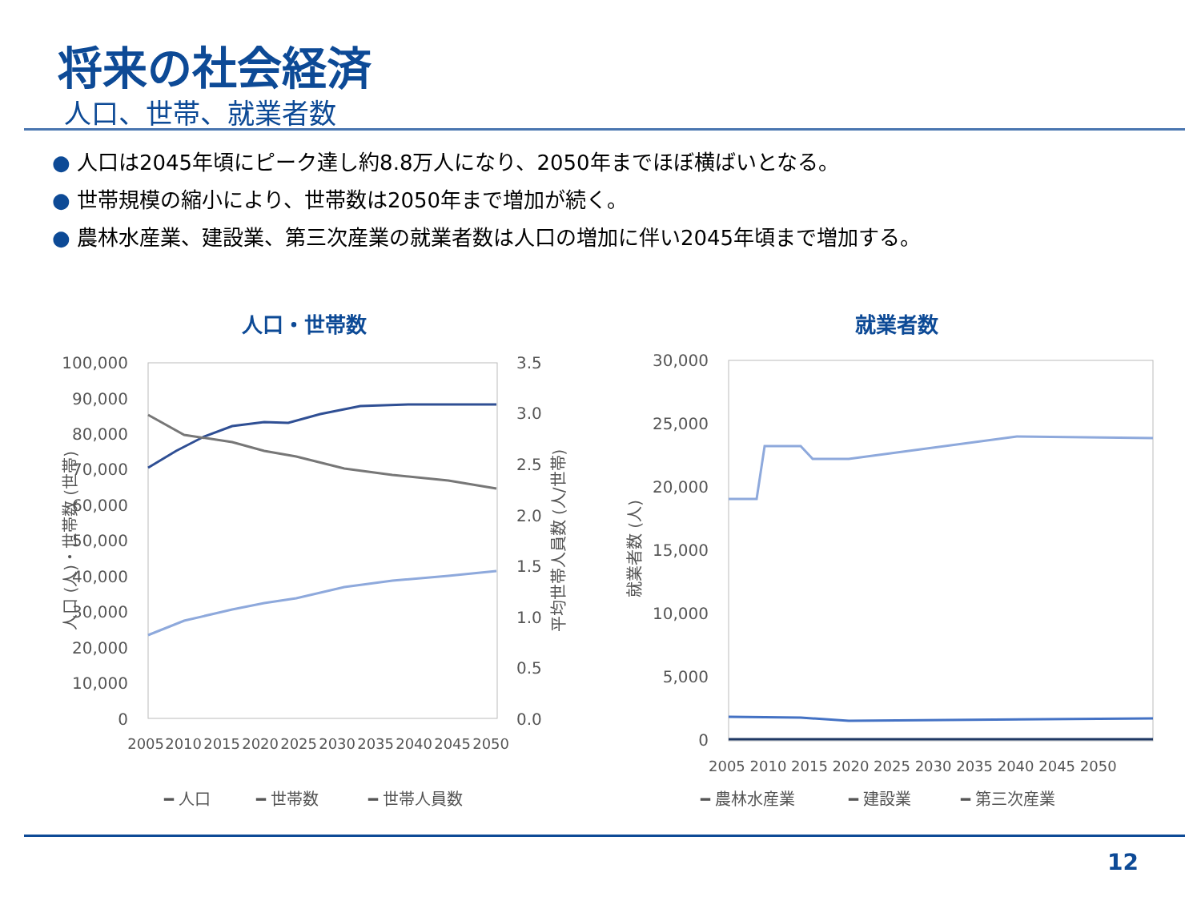将来の社会経済
人口、世帯、就業者数
● 人口は2045年頃にピーク達し約8.8万人になり、2050年までほぼ横ばいとなる。
● 世帯規模の縮小により、世帯数は2050年まで増加が続く。
● 農林水産業、建設業、第三次産業の就業者数は人口の増加に伴い2045年頃まで増加する。
人口・世帯数
100,000
90,000
80,000
70,000
60,000
50,000
40,000
30,000
20,000
10,000
0
3.5
3.0
2.5
2.0
1.5
1.0
0.5
0.0
人口 (人)・世帯数 (世帯)
平均世帯人員数 (人/世帯)
2005
2010
2015
2020
2025
2030
2035
2040
2045
2050
━ 人口
━ 世帯数
━ 世帯人員数
就業者数
30,000
25,000
20,000
15,000
10,000
5,000
0
就業者数 (人)
2005 2010 2015 2020 2025 2030 2035 2040 2045 2050
━ 農林水産業
━ 建設業
━ 第三次産業
12